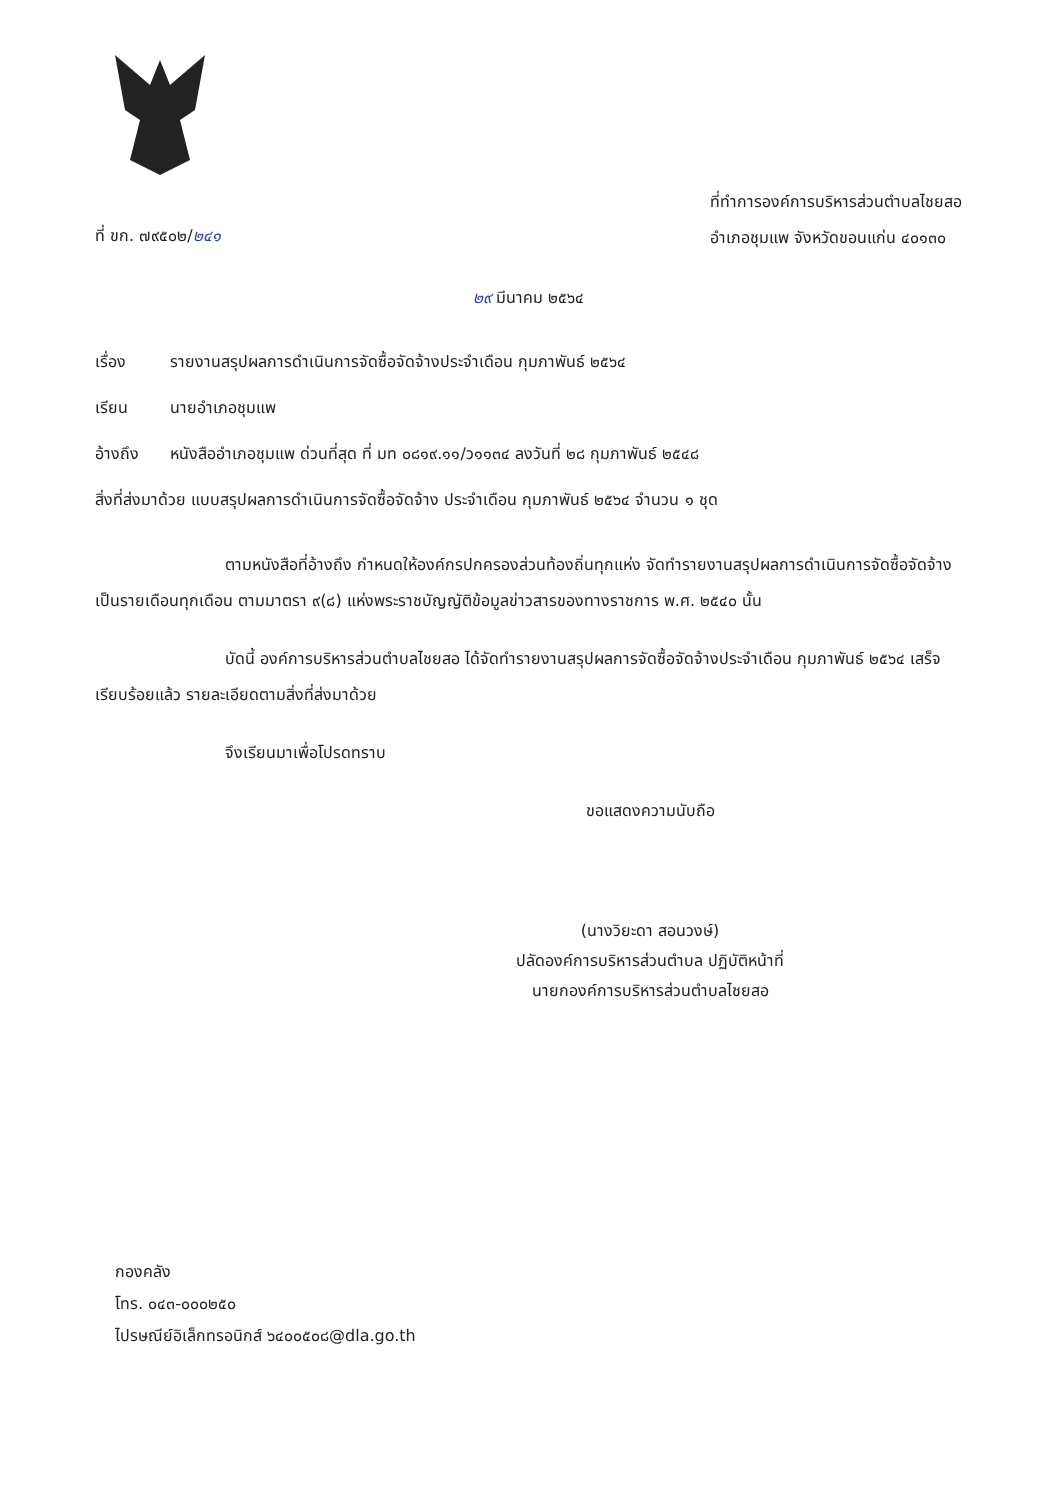ที่ ขก. ๗๙๕๐๒/๒๔๑
ที่ทำการองค์การบริหารส่วนตำบลไชยสอ
อำเภอชุมแพ จังหวัดขอนแก่น ๔๐๑๓๐
๒๙ มีนาคม ๒๕๖๔
เรื่อง รายงานสรุปผลการดำเนินการจัดซื้อจัดจ้างประจำเดือน กุมภาพันธ์ ๒๕๖๔
เรียน นายอำเภอชุมแพ
อ้างถึง หนังสืออำเภอชุมแพ ด่วนที่สุด ที่ มท ๐๘๑๙.๑๑/ว๑๑๓๔ ลงวันที่ ๒๘ กุมภาพันธ์ ๒๕๔๘
สิ่งที่ส่งมาด้วย แบบสรุปผลการดำเนินการจัดซื้อจัดจ้าง ประจำเดือน กุมภาพันธ์ ๒๕๖๔ จำนวน ๑ ชุด
ตามหนังสือที่อ้างถึง กำหนดให้องค์กรปกครองส่วนท้องถิ่นทุกแห่ง จัดทำรายงานสรุปผลการดำเนินการจัดซื้อจัดจ้างเป็นรายเดือนทุกเดือน ตามมาตรา ๙(๘) แห่งพระราชบัญญัติข้อมูลข่าวสารของทางราชการ พ.ศ. ๒๕๔๐ นั้น
บัดนี้ องค์การบริหารส่วนตำบลไชยสอ ได้จัดทำรายงานสรุปผลการจัดซื้อจัดจ้างประจำเดือน กุมภาพันธ์ ๒๕๖๔ เสร็จเรียบร้อยแล้ว รายละเอียดตามสิ่งที่ส่งมาด้วย
จึงเรียนมาเพื่อโปรดทราบ
ขอแสดงความนับถือ
(นางวิยะดา สอนวงษ์)
ปลัดองค์การบริหารส่วนตำบล ปฏิบัติหน้าที่
นายกองค์การบริหารส่วนตำบลไชยสอ
กองคลัง
โทร. ๐๔๓-๐๐๐๒๕๐
ไปรษณีย์อิเล็กทรอนิกส์ ๖๔๐๐๕๐๘@dla.go.th